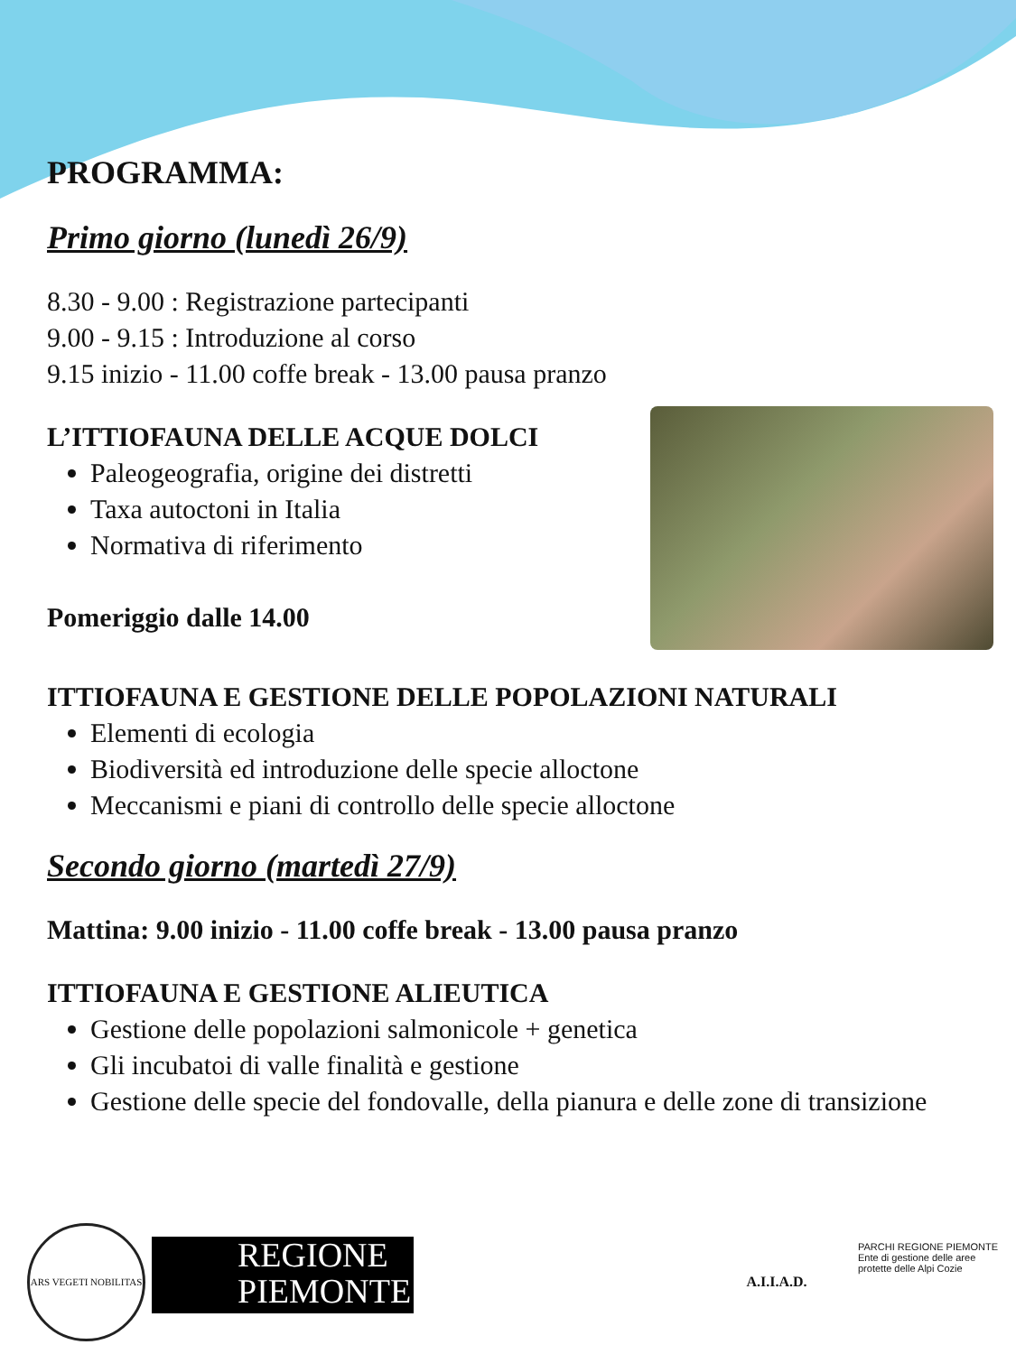PROGRAMMA:
Primo giorno (lunedì 26/9)
8.30 - 9.00 : Registrazione partecipanti
9.00 - 9.15 : Introduzione al corso
9.15 inizio - 11.00 coffe break - 13.00 pausa pranzo
L’ITTIOFAUNA DELLE ACQUE DOLCI
Paleogeografia, origine dei distretti
Taxa autoctoni in Italia
Normativa di riferimento
Pomeriggio dalle 14.00
ITTIOFAUNA E GESTIONE DELLE POPOLAZIONI NATURALI
Elementi di ecologia
Biodiversità ed introduzione delle specie alloctone
Meccanismi e piani di controllo delle specie alloctone
Secondo giorno (martedì 27/9)
Mattina: 9.00 inizio - 11.00 coffe break - 13.00 pausa pranzo
ITTIOFAUNA E GESTIONE ALIEUTICA
Gestione delle popolazioni salmonicole + genetica
Gli incubatoi di valle finalità e gestione
Gestione delle specie del fondovalle, della pianura e delle zone di transizione
ARS VEGETI NOBILITAS
REGIONE
PIEMONTE
A.I.I.A.D.
PARCHI REGIONE PIEMONTE
Ente di gestione delle aree protette delle Alpi Cozie